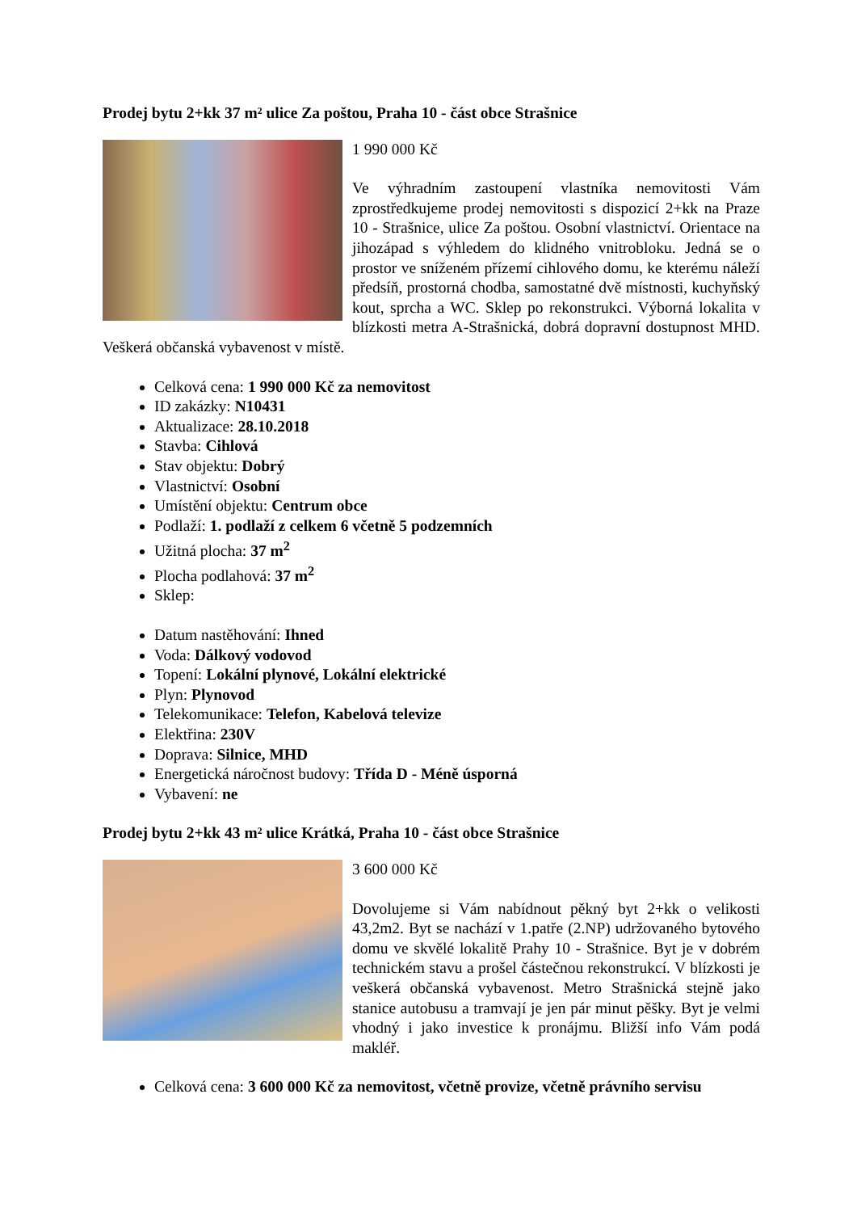Prodej bytu 2+kk 37 m² ulice Za poštou, Praha 10 - část obce Strašnice
1 990 000 Kč
Ve výhradním zastoupení vlastníka nemovitosti Vám zprostředkujeme prodej nemovitosti s dispozicí 2+kk na Praze 10 - Strašnice, ulice Za poštou. Osobní vlastnictví. Orientace na jihozápad s výhledem do klidného vnitrobloku. Jedná se o prostor ve sníženém přízemí cihlového domu, ke kterému náleží předsíň, prostorná chodba, samostatné dvě místnosti, kuchyňský kout, sprcha a WC. Sklep po rekonstrukci. Výborná lokalita v blízkosti metra A-Strašnická, dobrá dopravní dostupnost MHD. Veškerá občanská vybavenost v místě.
Celková cena: 1 990 000 Kč za nemovitost
ID zakázky: N10431
Aktualizace: 28.10.2018
Stavba: Cihlová
Stav objektu: Dobrý
Vlastnictví: Osobní
Umístění objektu: Centrum obce
Podlaží: 1. podlaží z celkem 6 včetně 5 podzemních
Užitná plocha: 37 m<sup>2</sup>
Plocha podlahová: 37 m<sup>2</sup>
Sklep:
Datum nastěhování: Ihned
Voda: Dálkový vodovod
Topení: Lokální plynové, Lokální elektrické
Plyn: Plynovod
Telekomunikace: Telefon, Kabelová televize
Elektřina: 230V
Doprava: Silnice, MHD
Energetická náročnost budovy: Třída D - Méně úsporná
Vybavení: ne
Prodej bytu 2+kk 43 m² ulice Krátká, Praha 10 - část obce Strašnice
3 600 000 Kč
Dovolujeme si Vám nabídnout pěkný byt 2+kk o velikosti 43,2m2. Byt se nachází v 1.patře (2.NP) udržovaného bytového domu ve skvělé lokalitě Prahy 10 - Strašnice. Byt je v dobrém technickém stavu a prošel částečnou rekonstrukcí. V blízkosti je veškerá občanská vybavenost. Metro Strašnická stejně jako stanice autobusu a tramvají je jen pár minut pěšky. Byt je velmi vhodný i jako investice k pronájmu. Bližší info Vám podá makléř.
Celková cena: 3 600 000 Kč za nemovitost, včetně provize, včetně právního servisu